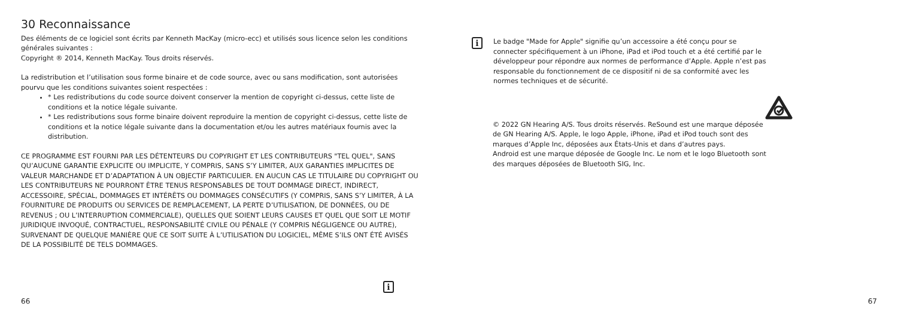30 Reconnaissance
Des éléments de ce logiciel sont écrits par Kenneth MacKay (micro-ecc) et utilisés sous licence selon les conditions générales suivantes :
Copyright ® 2014, Kenneth MacKay. Tous droits réservés.
La redistribution et l’utilisation sous forme binaire et de code source, avec ou sans modification, sont autorisées pourvu que les conditions suivantes soient respectées :
* Les redistributions du code source doivent conserver la mention de copyright ci-dessus, cette liste de conditions et la notice légale suivante.
* Les redistributions sous forme binaire doivent reproduire la mention de copyright ci-dessus, cette liste de conditions et la notice légale suivante dans la documentation et/ou les autres matériaux fournis avec la distribution.
CE PROGRAMME EST FOURNI PAR LES DÉTENTEURS DU COPYRIGHT ET LES CONTRIBUTEURS "TEL QUEL", SANS QU’AUCUNE GARANTIE EXPLICITE OU IMPLICITE, Y COMPRIS, SANS S’Y LIMITER, AUX GARANTIES IMPLICITES DE VALEUR MARCHANDE ET D’ADAPTATION À UN OBJECTIF PARTICULIER. EN AUCUN CAS LE TITULAIRE DU COPYRIGHT OU LES CONTRIBUTEURS NE POURRONT ÊTRE TENUS RESPONSABLES DE TOUT DOMMAGE DIRECT, INDIRECT, ACCESSOIRE, SPÉCIAL, DOMMAGES ET INTÉRÊTS OU DOMMAGES CONSÉCUTIFS (Y COMPRIS, SANS S’Y LIMITER, À LA FOURNITURE DE PRODUITS OU SERVICES DE REMPLACEMENT, LA PERTE D’UTILISATION, DE DONNÉES, OU DE REVENUS ; OU L’INTERRUPTION COMMERCIALE), QUELLES QUE SOIENT LEURS CAUSES ET QUEL QUE SOIT LE MOTIF JURIDIQUE INVOQUÉ, CONTRACTUEL, RESPONSABILITÉ CIVILE OU PÉNALE (Y COMPRIS NÉGLIGENCE OU AUTRE), SURVENANT DE QUELQUE MANIÈRE QUE CE SOIT SUITE À L’UTILISATION DU LOGICIEL, MÊME S’ILS ONT ÉTÉ AVISÉS DE LA POSSIBILITÉ DE TELS DOMMAGES.
i
66
i
Le badge "Made for Apple" signifie qu’un accessoire a été conçu pour se connecter spécifiquement à un iPhone, iPad et iPod touch et a été certifié par le développeur pour répondre aux normes de performance d’Apple. Apple n’est pas responsable du fonctionnement de ce dispositif ni de sa conformité avec les normes techniques et de sécurité.
© 2022 GN Hearing A/S. Tous droits réservés. ReSound est une marque déposée de GN Hearing A/S. Apple, le logo Apple, iPhone, iPad et iPod touch sont des marques d’Apple Inc, déposées aux États-Unis et dans d’autres pays.
Android est une marque déposée de Google Inc. Le nom et le logo Bluetooth sont des marques déposées de Bluetooth SIG, Inc.
67